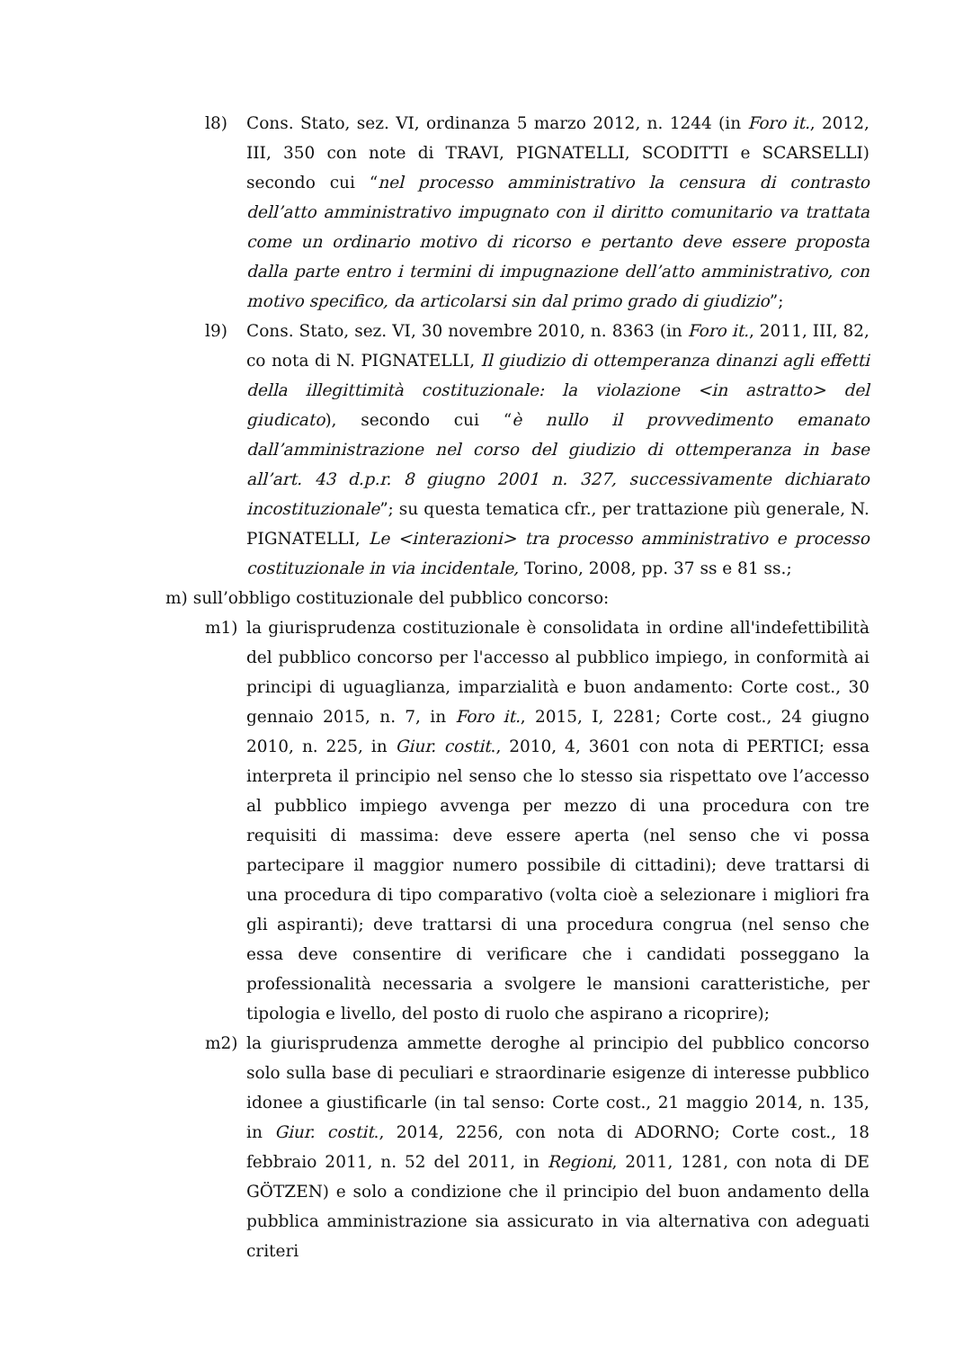l8) Cons. Stato, sez. VI, ordinanza 5 marzo 2012, n. 1244 (in Foro it., 2012, III, 350 con note di TRAVI, PIGNATELLI, SCODITTI e SCARSELLI) secondo cui “nel processo amministrativo la censura di contrasto dell’atto amministrativo impugnato con il diritto comunitario va trattata come un ordinario motivo di ricorso e pertanto deve essere proposta dalla parte entro i termini di impugnazione dell’atto amministrativo, con motivo specifico, da articolarsi sin dal primo grado di giudizio”;
l9) Cons. Stato, sez. VI, 30 novembre 2010, n. 8363 (in Foro it., 2011, III, 82, co nota di N. PIGNATELLI, Il giudizio di ottemperanza dinanzi agli effetti della illegittimità costituzionale: la violazione <in astratto> del giudicato), secondo cui “è nullo il provvedimento emanato dall’amministrazione nel corso del giudizio di ottemperanza in base all’art. 43 d.p.r. 8 giugno 2001 n. 327, successivamente dichiarato incostituzionale”; su questa tematica cfr., per trattazione più generale, N. PIGNATELLI, Le <interazioni> tra processo amministrativo e processo costituzionale in via incidentale, Torino, 2008, pp. 37 ss e 81 ss.;
m) sull’obbligo costituzionale del pubblico concorso:
m1) la giurisprudenza costituzionale è consolidata in ordine all'indefettibilità del pubblico concorso per l'accesso al pubblico impiego, in conformità ai principi di uguaglianza, imparzialità e buon andamento: Corte cost., 30 gennaio 2015, n. 7, in Foro it., 2015, I, 2281; Corte cost., 24 giugno 2010, n. 225, in Giur. costit., 2010, 4, 3601 con nota di PERTICI; essa interpreta il principio nel senso che lo stesso sia rispettato ove l’accesso al pubblico impiego avvenga per mezzo di una procedura con tre requisiti di massima: deve essere aperta (nel senso che vi possa partecipare il maggior numero possibile di cittadini); deve trattarsi di una procedura di tipo comparativo (volta cioè a selezionare i migliori fra gli aspiranti); deve trattarsi di una procedura congrua (nel senso che essa deve consentire di verificare che i candidati posseggano la professionalità necessaria a svolgere le mansioni caratteristiche, per tipologia e livello, del posto di ruolo che aspirano a ricoprire);
m2) la giurisprudenza ammette deroghe al principio del pubblico concorso solo sulla base di peculiari e straordinarie esigenze di interesse pubblico idonee a giustificarle (in tal senso: Corte cost., 21 maggio 2014, n. 135, in Giur. costit., 2014, 2256, con nota di ADORNO; Corte cost., 18 febbraio 2011, n. 52 del 2011, in Regioni, 2011, 1281, con nota di DE GÖTZEN) e solo a condizione che il principio del buon andamento della pubblica amministrazione sia assicurato in via alternativa con adeguati criteri